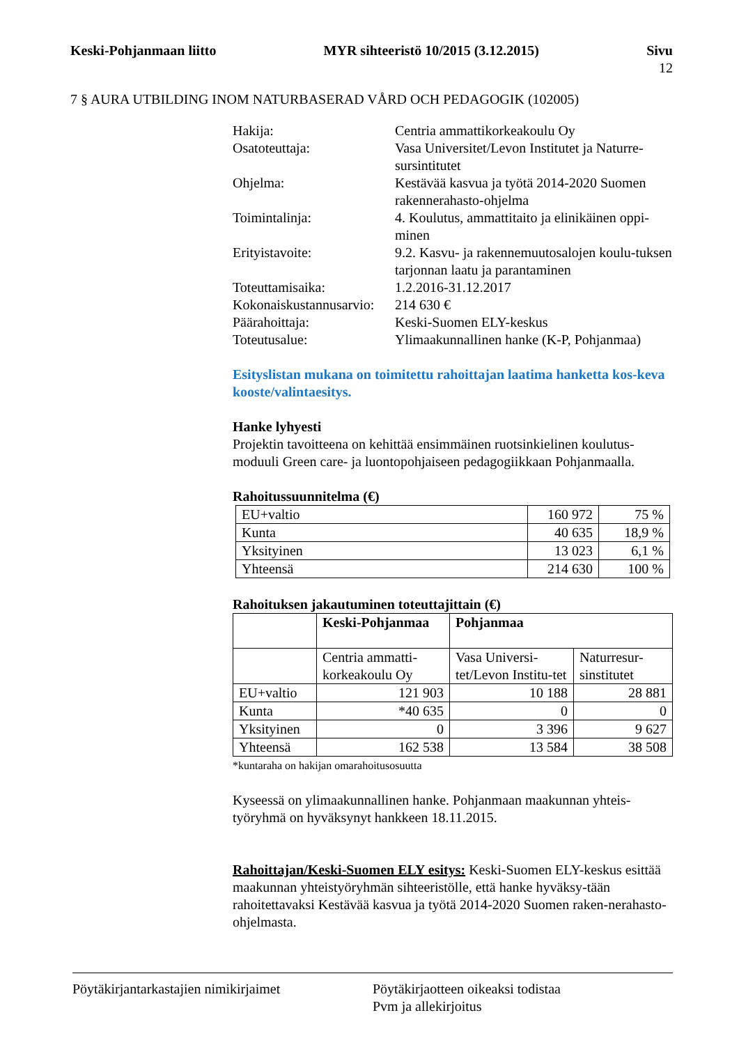Keski-Pohjanmaan liitto MYR sihteeristö 10/2015 (3.12.2015)
Sivu
12
7 § AURA UTBILDING INOM NATURBASERAD VÅRD OCH PEDAGOGIK (102005)
Hakija:
Centria ammattikorkeakoulu Oy
Osatoteuttaja:
Vasa Universitet/Levon Institutet ja Naturre-sursintitutet
Ohjelma:
Kestävää kasvua ja työtä 2014-2020 Suomen rakennerahasto-ohjelma
Toimintalinja:
4. Koulutus, ammattitaito ja elinikäinen oppi-minen
Erityistavoite:
9.2. Kasvu- ja rakennemuutosalojen koulu-tuksen tarjonnan laatu ja parantaminen
Toteuttamisaika:
1.2.2016-31.12.2017
Kokonaiskustannusarvio:
214 630 €
Päärahoittaja:
Keski-Suomen ELY-keskus
Toteutusalue:
Ylimaakunnallinen hanke (K-P, Pohjanmaa)
Esityslistan mukana on toimitettu rahoittajan laatima hanketta kos-keva kooste/valintaesitys.
Hanke lyhyesti
Projektin tavoitteena on kehittää ensimmäinen ruotsinkielinen koulutus-moduuli Green care- ja luontopohjaiseen pedagogiikkaan Pohjanmaalla.
Rahoitussuunnitelma (€)
| EU+valtio | 160 972 | 75 % |
| Kunta | 40 635 | 18,9 % |
| Yksityinen | 13 023 | 6,1 % |
| Yhteensä | 214 630 | 100 % |
Rahoituksen jakautuminen toteuttajittain (€)
| | Keski-Pohjanmaa | Pohjanmaa | |
| | Centria ammatti-korkeakoulu Oy | Vasa Universi-tet/Levon Institu-tet | Naturresur-sinstitutet |
| EU+valtio | 121 903 | 10 188 | 28 881 |
| Kunta | *40 635 | 0 | 0 |
| Yksityinen | 0 | 3 396 | 9 627 |
| Yhteensä | 162 538 | 13 584 | 38 508 |
*kuntaraha on hakijan omarahoitusosuutta
Kyseessä on ylimaakunnallinen hanke. Pohjanmaan maakunnan yhteis-työryhmä on hyväksynyt hankkeen 18.11.2015.
Rahoittajan/Keski-Suomen ELY esitys: Keski-Suomen ELY-keskus esittää maakunnan yhteistyöryhmän sihteeristölle, että hanke hyväksy-tään rahoitettavaksi Kestävää kasvua ja työtä 2014-2020 Suomen raken-nerahasto-ohjelmasta.
Pöytäkirjantarkastajien nimikirjaimet
Pöytäkirjaotteen oikeaksi todistaa
Pvm ja allekirjoitus